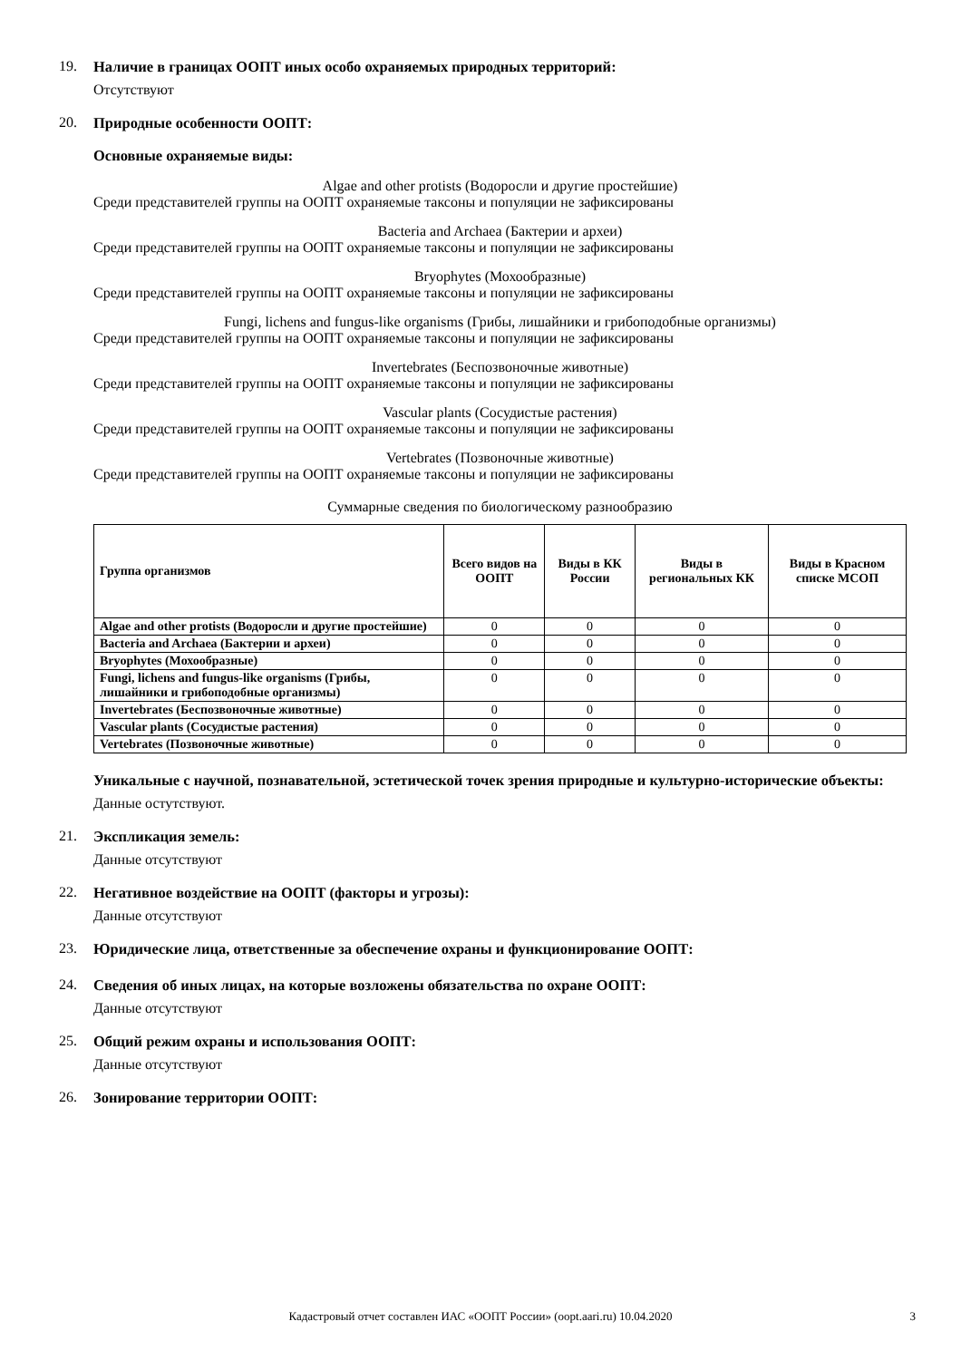19. Наличие в границах ООПТ иных особо охраняемых природных территорий:
Отсутствуют
20. Природные особенности ООПТ:
Основные охраняемые виды:
Algae and other protists (Водоросли и другие простейшие)
Среди представителей группы на ООПТ охраняемые таксоны и популяции не зафиксированы
Bacteria and Archaea (Бактерии и археи)
Среди представителей группы на ООПТ охраняемые таксоны и популяции не зафиксированы
Bryophytes (Мохообразные)
Среди представителей группы на ООПТ охраняемые таксоны и популяции не зафиксированы
Fungi, lichens and fungus-like organisms (Грибы, лишайники и грибоподобные организмы)
Среди представителей группы на ООПТ охраняемые таксоны и популяции не зафиксированы
Invertebrates (Беспозвоночные животные)
Среди представителей группы на ООПТ охраняемые таксоны и популяции не зафиксированы
Vascular plants (Сосудистые растения)
Среди представителей группы на ООПТ охраняемые таксоны и популяции не зафиксированы
Vertebrates (Позвоночные животные)
Среди представителей группы на ООПТ охраняемые таксоны и популяции не зафиксированы
Суммарные сведения по биологическому разнообразию
| Группа организмов | Всего видов на ООПТ | Виды в КК России | Виды в региональных КК | Виды в Красном списке МСОП |
| --- | --- | --- | --- | --- |
| Algae and other protists (Водоросли и другие простейшие) | 0 | 0 | 0 | 0 |
| Bacteria and Archaea (Бактерии и археи) | 0 | 0 | 0 | 0 |
| Bryophytes (Мохообразные) | 0 | 0 | 0 | 0 |
| Fungi, lichens and fungus-like organisms (Грибы, лишайники и грибоподобные организмы) | 0 | 0 | 0 | 0 |
| Invertebrates (Беспозвоночные животные) | 0 | 0 | 0 | 0 |
| Vascular plants (Сосудистые растения) | 0 | 0 | 0 | 0 |
| Vertebrates (Позвоночные животные) | 0 | 0 | 0 | 0 |
Уникальные с научной, познавательной, эстетической точек зрения природные и культурно-исторические объекты:
Данные остутствуют.
21. Экспликация земель:
Данные отсутствуют
22. Негативное воздействие на ООПТ (факторы и угрозы):
Данные отсутствуют
23. Юридические лица, ответственные за обеспечение охраны и функционирование ООПТ:
24. Сведения об иных лицах, на которые возложены обязательства по охране ООПТ:
Данные отсутствуют
25. Общий режим охраны и использования ООПТ:
Данные отсутствуют
26. Зонирование территории ООПТ:
Кадастровый отчет составлен ИАС «ООПТ России» (oopt.aari.ru) 10.04.2020
3